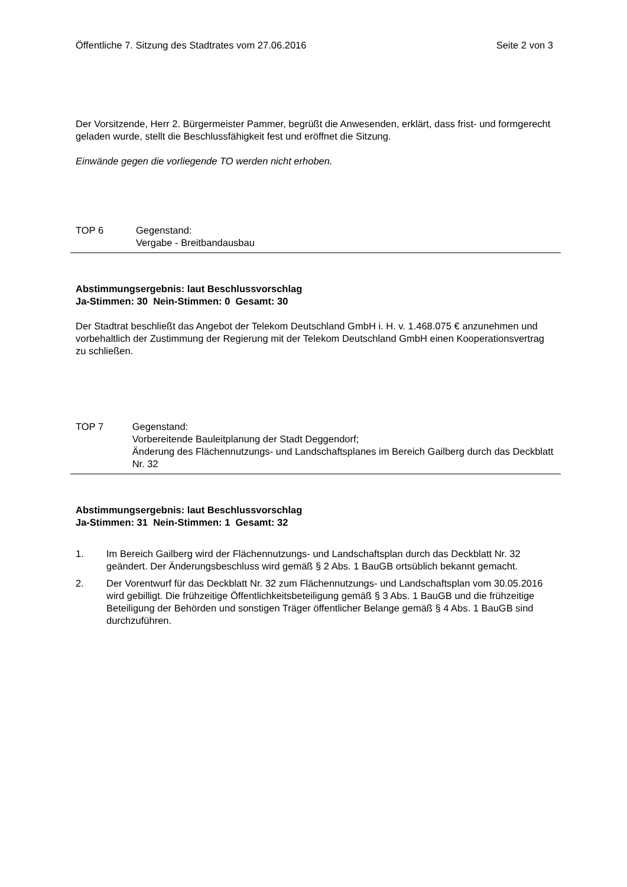Öffentliche 7. Sitzung des Stadtrates vom 27.06.2016 Seite 2 von 3
Der Vorsitzende, Herr 2. Bürgermeister Pammer, begrüßt die Anwesenden, erklärt, dass frist- und formgerecht geladen wurde, stellt die Beschlussfähigkeit fest und eröffnet die Sitzung.
Einwände gegen die vorliegende TO werden nicht erhoben.
TOP 6 Gegenstand:
Vergabe - Breitbandausbau
Abstimmungsergebnis: laut Beschlussvorschlag
Ja-Stimmen: 30 Nein-Stimmen: 0 Gesamt: 30
Der Stadtrat beschließt das Angebot der Telekom Deutschland GmbH i. H. v. 1.468.075 € anzunehmen und vorbehaltlich der Zustimmung der Regierung mit der Telekom Deutschland GmbH einen Kooperationsvertrag zu schließen.
TOP 7 Gegenstand:
Vorbereitende Bauleitplanung der Stadt Deggendorf;
Änderung des Flächennutzungs- und Landschaftsplanes im Bereich Gailberg durch das Deckblatt Nr. 32
Abstimmungsergebnis: laut Beschlussvorschlag
Ja-Stimmen: 31 Nein-Stimmen: 1 Gesamt: 32
1. Im Bereich Gailberg wird der Flächennutzungs- und Landschaftsplan durch das Deckblatt Nr. 32 geändert. Der Änderungsbeschluss wird gemäß § 2 Abs. 1 BauGB ortsüblich bekannt gemacht.
2. Der Vorentwurf für das Deckblatt Nr. 32 zum Flächennutzungs- und Landschaftsplan vom 30.05.2016 wird gebilligt. Die frühzeitige Öffentlichkeitsbeteiligung gemäß § 3 Abs. 1 BauGB und die frühzeitige Beteiligung der Behörden und sonstigen Träger öffentlicher Belange gemäß § 4 Abs. 1 BauGB sind durchzuführen.